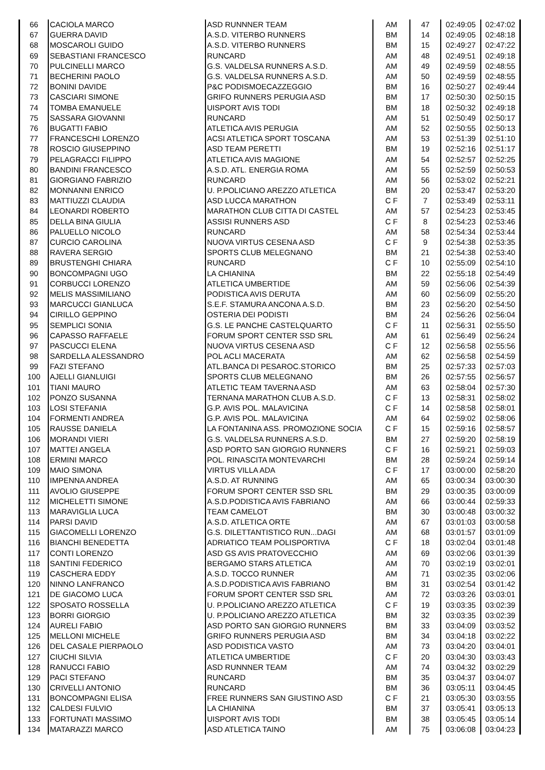| 66 | CACIOLA MARCO | ASD RUNNNER TEAM | AM | 47 | 02:49:05 | 02:47:02 |
| 67 | GUERRA DAVID | A.S.D. VITERBO RUNNERS | BM | 14 | 02:49:05 | 02:48:18 |
| 68 | MOSCAROLI GUIDO | A.S.D. VITERBO RUNNERS | BM | 15 | 02:49:27 | 02:47:22 |
| 69 | SEBASTIANI FRANCESCO | RUNCARD | AM | 48 | 02:49:51 | 02:49:18 |
| 70 | PULCINELLI MARCO | G.S. VALDELSA RUNNERS A.S.D. | AM | 49 | 02:49:59 | 02:48:55 |
| 71 | BECHERINI PAOLO | G.S. VALDELSA RUNNERS A.S.D. | AM | 50 | 02:49:59 | 02:48:55 |
| 72 | BONINI DAVIDE | P&C PODISMOECAZZEGGIO | BM | 16 | 02:50:27 | 02:49:44 |
| 73 | CASCIARI SIMONE | GRIFO RUNNERS PERUGIA ASD | BM | 17 | 02:50:30 | 02:50:15 |
| 74 | TOMBA EMANUELE | UISPORT AVIS TODI | BM | 18 | 02:50:32 | 02:49:18 |
| 75 | SASSARA GIOVANNI | RUNCARD | AM | 51 | 02:50:49 | 02:50:17 |
| 76 | BUGATTI FABIO | ATLETICA AVIS PERUGIA | AM | 52 | 02:50:55 | 02:50:13 |
| 77 | FRANCESCHI LORENZO | ACSI ATLETICA SPORT TOSCANA | AM | 53 | 02:51:39 | 02:51:10 |
| 78 | ROSCIO GIUSEPPINO | ASD TEAM PERETTI | BM | 19 | 02:52:16 | 02:51:17 |
| 79 | PELAGRACCI FILIPPO | ATLETICA AVIS MAGIONE | AM | 54 | 02:52:57 | 02:52:25 |
| 80 | BANDINI FRANCESCO | A.S.D. ATL. ENERGIA ROMA | AM | 55 | 02:52:59 | 02:50:53 |
| 81 | GIORGIANO FABRIZIO | RUNCARD | AM | 56 | 02:53:02 | 02:52:21 |
| 82 | MONNANNI ENRICO | U. P.POLICIANO AREZZO ATLETICA | BM | 20 | 02:53:47 | 02:53:20 |
| 83 | MATTIUZZI CLAUDIA | ASD LUCCA MARATHON | C F | 7 | 02:53:49 | 02:53:11 |
| 84 | LEONARDI ROBERTO | MARATHON CLUB CITTA DI CASTEL | AM | 57 | 02:54:23 | 02:53:45 |
| 85 | DELLA BINA GIULIA | ASSISI RUNNERS ASD | C F | 8 | 02:54:23 | 02:53:46 |
| 86 | PALUELLO NICOLO | RUNCARD | AM | 58 | 02:54:34 | 02:53:44 |
| 87 | CURCIO CAROLINA | NUOVA VIRTUS CESENA ASD | C F | 9 | 02:54:38 | 02:53:35 |
| 88 | RAVERA SERGIO | SPORTS CLUB MELEGNANO | BM | 21 | 02:54:38 | 02:53:40 |
| 89 | BRUSTENGHI CHIARA | RUNCARD | C F | 10 | 02:55:09 | 02:54:10 |
| 90 | BONCOMPAGNI UGO | LA CHIANINA | BM | 22 | 02:55:18 | 02:54:49 |
| 91 | CORBUCCI LORENZO | ATLETICA UMBERTIDE | AM | 59 | 02:56:06 | 02:54:39 |
| 92 | MELIS MASSIMILIANO | PODISTICA AVIS DERUTA | AM | 60 | 02:56:09 | 02:55:20 |
| 93 | MARCUCCI GIANLUCA | S.E.F. STAMURA ANCONA A.S.D. | BM | 23 | 02:56:20 | 02:54:50 |
| 94 | CIRILLO GEPPINO | OSTERIA DEI PODISTI | BM | 24 | 02:56:26 | 02:56:04 |
| 95 | SEMPLICI SONIA | G.S. LE PANCHE CASTELQUARTO | C F | 11 | 02:56:31 | 02:55:50 |
| 96 | CAPASSO RAFFAELE | FORUM SPORT CENTER SSD SRL | AM | 61 | 02:56:49 | 02:56:24 |
| 97 | PASCUCCI ELENA | NUOVA VIRTUS CESENA ASD | C F | 12 | 02:56:58 | 02:55:56 |
| 98 | SARDELLA ALESSANDRO | POL ACLI MACERATA | AM | 62 | 02:56:58 | 02:54:59 |
| 99 | FAZI STEFANO | ATL.BANCA DI PESAROC.STORICO | BM | 25 | 02:57:33 | 02:57:03 |
| 100 | AJELLI GIANLUIGI | SPORTS CLUB MELEGNANO | BM | 26 | 02:57:55 | 02:56:57 |
| 101 | TIANI MAURO | ATLETIC TEAM TAVERNA ASD | AM | 63 | 02:58:04 | 02:57:30 |
| 102 | PONZO SUSANNA | TERNANA MARATHON CLUB A.S.D. | C F | 13 | 02:58:31 | 02:58:02 |
| 103 | LOSI STEFANIA | G.P. AVIS POL. MALAVICINA | C F | 14 | 02:58:58 | 02:58:01 |
| 104 | FORMENTI ANDREA | G.P. AVIS POL. MALAVICINA | AM | 64 | 02:59:02 | 02:58:06 |
| 105 | RAUSSE DANIELA | LA FONTANINA ASS. PROMOZIONE SOCIA | C F | 15 | 02:59:16 | 02:58:57 |
| 106 | MORANDI VIERI | G.S. VALDELSA RUNNERS A.S.D. | BM | 27 | 02:59:20 | 02:58:19 |
| 107 | MATTEI ANGELA | ASD PORTO SAN GIORGIO RUNNERS | C F | 16 | 02:59:21 | 02:59:03 |
| 108 | ERMINI MARCO | POL. RINASCITA MONTEVARCHI | BM | 28 | 02:59:24 | 02:59:14 |
| 109 | MAIO SIMONA | VIRTUS VILLA ADA | C F | 17 | 03:00:00 | 02:58:20 |
| 110 | IMPENNA ANDREA | A.S.D. AT RUNNING | AM | 65 | 03:00:34 | 03:00:30 |
| 111 | AVOLIO GIUSEPPE | FORUM SPORT CENTER SSD SRL | BM | 29 | 03:00:35 | 03:00:09 |
| 112 | MICHELETTI SIMONE | A.S.D.PODISTICA AVIS FABRIANO | AM | 66 | 03:00:44 | 02:59:33 |
| 113 | MARAVIGLIA LUCA | TEAM CAMELOT | BM | 30 | 03:00:48 | 03:00:32 |
| 114 | PARSI DAVID | A.S.D. ATLETICA ORTE | AM | 67 | 03:01:03 | 03:00:58 |
| 115 | GIACOMELLI LORENZO | G.S. DILETTANTISTICO RUN...DAGI | AM | 68 | 03:01:57 | 03:01:09 |
| 116 | BIANCHI BENEDETTA | ADRIATICO TEAM POLISPORTIVA | C F | 18 | 03:02:04 | 03:01:48 |
| 117 | CONTI LORENZO | ASD GS AVIS PRATOVECCHIO | AM | 69 | 03:02:06 | 03:01:39 |
| 118 | SANTINI FEDERICO | BERGAMO STARS ATLETICA | AM | 70 | 03:02:19 | 03:02:01 |
| 119 | CASCHERA EDDY | A.S.D. TOCCO RUNNER | AM | 71 | 03:02:35 | 03:02:06 |
| 120 | NINNO LANFRANCO | A.S.D.PODISTICA AVIS FABRIANO | BM | 31 | 03:02:54 | 03:01:42 |
| 121 | DE GIACOMO LUCA | FORUM SPORT CENTER SSD SRL | AM | 72 | 03:03:26 | 03:03:01 |
| 122 | SPOSATO ROSSELLA | U. P.POLICIANO AREZZO ATLETICA | C F | 19 | 03:03:35 | 03:02:39 |
| 123 | BORRI GIORGIO | U. P.POLICIANO AREZZO ATLETICA | BM | 32 | 03:03:35 | 03:02:39 |
| 124 | AURELI FABIO | ASD PORTO SAN GIORGIO RUNNERS | BM | 33 | 03:04:09 | 03:03:52 |
| 125 | MELLONI MICHELE | GRIFO RUNNERS PERUGIA ASD | BM | 34 | 03:04:18 | 03:02:22 |
| 126 | DEL CASALE PIERPAOLO | ASD PODISTICA VASTO | AM | 73 | 03:04:20 | 03:04:01 |
| 127 | CIUCHI SILVIA | ATLETICA UMBERTIDE | C F | 20 | 03:04:30 | 03:03:43 |
| 128 | RANUCCI FABIO | ASD RUNNNER TEAM | AM | 74 | 03:04:32 | 03:02:29 |
| 129 | PACI STEFANO | RUNCARD | BM | 35 | 03:04:37 | 03:04:07 |
| 130 | CRIVELLI ANTONIO | RUNCARD | BM | 36 | 03:05:11 | 03:04:45 |
| 131 | BONCOMPAGNI ELISA | FREE RUNNERS SAN GIUSTINO ASD | C F | 21 | 03:05:30 | 03:03:55 |
| 132 | CALDESI FULVIO | LA CHIANINA | BM | 37 | 03:05:41 | 03:05:13 |
| 133 | FORTUNATI MASSIMO | UISPORT AVIS TODI | BM | 38 | 03:05:45 | 03:05:14 |
| 134 | MATARAZZI MARCO | ASD ATLETICA TAINO | AM | 75 | 03:06:08 | 03:04:23 |